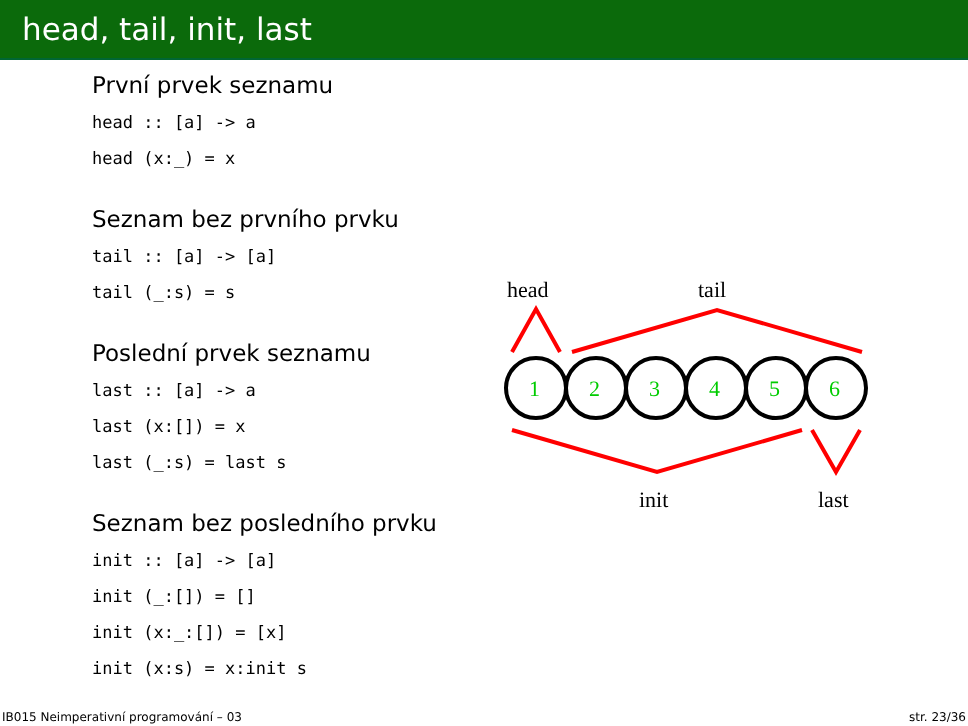head, tail, init, last
První prvek seznamu
head :: [a] -> a
head (x:_) = x
Seznam bez prvního prvku
tail :: [a] -> [a]
tail (_:s) = s
Poslední prvek seznamu
last :: [a] -> a
last (x:[]) = x
last (_:s) = last s
Seznam bez posledního prvku
init :: [a] -> [a]
init (_:[]) = []
init (x:_:[]) = [x]
init (x:s) = x:init s
head
tail
init
last
1
2
3
4
5
6
IB015 Neimperativní programování – 03 str. 23/36